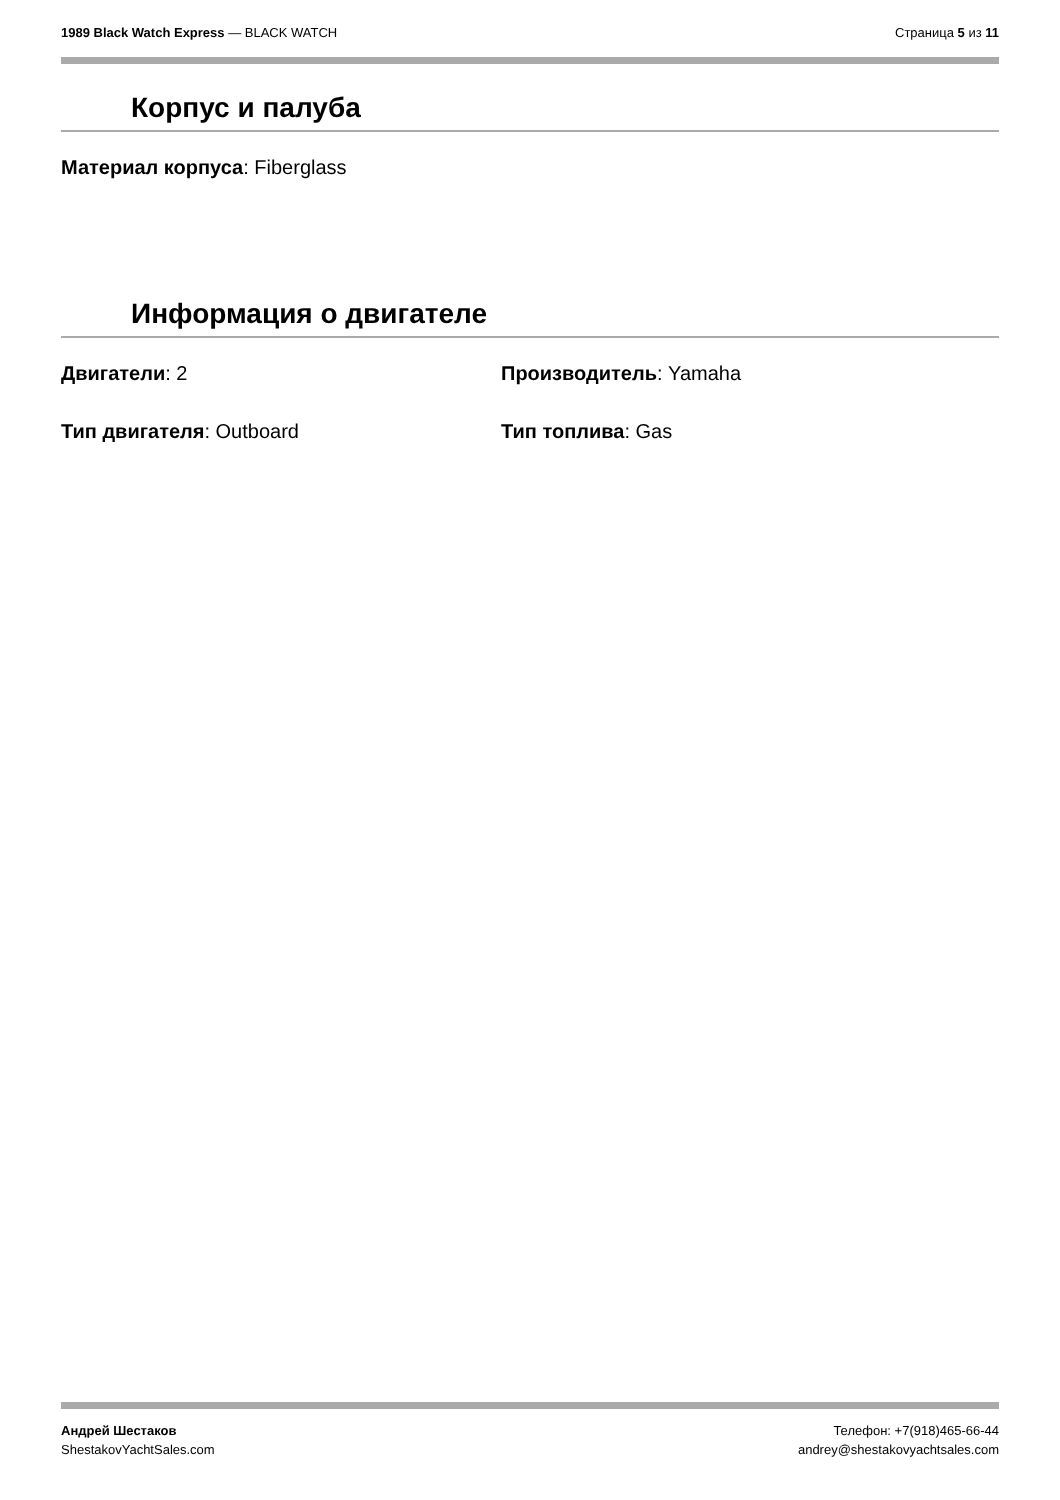1989 Black Watch Express — BLACK WATCH
Страница 5 из 11
Корпус и палуба
Материал корпуса: Fiberglass
Информация о двигателе
Двигатели: 2 Производитель: Yamaha
Тип двигателя: Outboard Тип топлива: Gas
Андрей Шестаков
ShestakovYachtSales.com
Телефон: +7(918)465-66-44
andrey@shestakovyachtsales.com